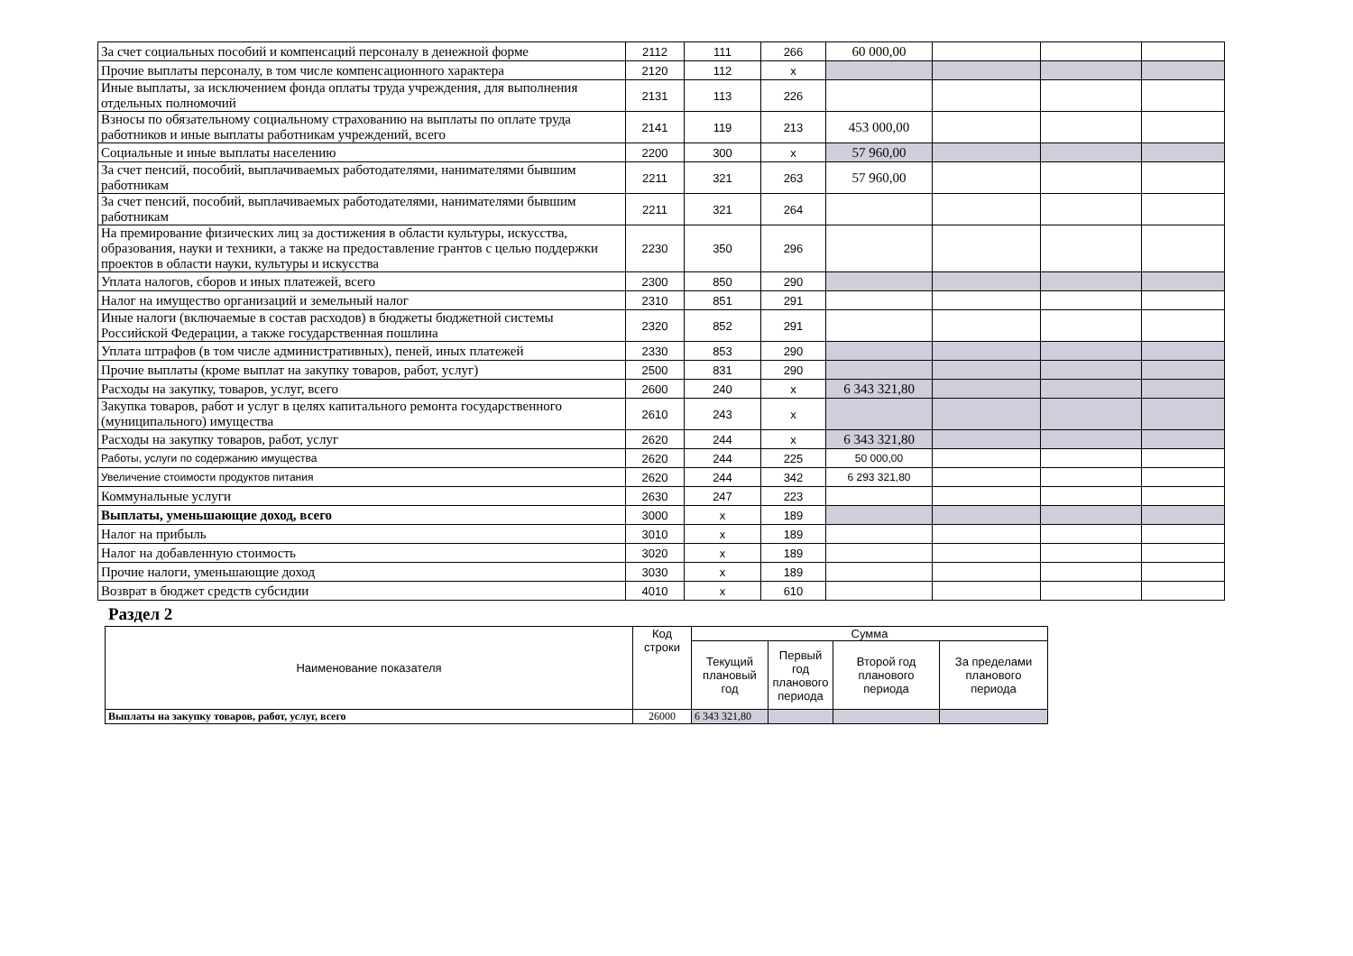| За счет социальных пособий и компенсаций персоналу в денежной форме | 2112 | 111 | 266 | 60 000,00 | | | |
| Прочие выплаты персоналу, в том числе компенсационного характера | 2120 | 112 | x | | | | |
| Иные выплаты, за исключением фонда оплаты труда учреждения, для выполнения отдельных полномочий | 2131 | 113 | 226 | | | | |
| Взносы по обязательному социальному страхованию на выплаты по оплате труда работников и иные выплаты работникам учреждений, всего | 2141 | 119 | 213 | 453 000,00 | | | |
| Социальные и иные выплаты населению | 2200 | 300 | x | 57 960,00 | | | |
| За счет пенсий, пособий, выплачиваемых работодателями, нанимателями бывшим работникам | 2211 | 321 | 263 | 57 960,00 | | | |
| За счет пенсий, пособий, выплачиваемых работодателями, нанимателями бывшим работникам | 2211 | 321 | 264 | | | | |
| На премирование физических лиц за достижения в области культуры, искусства, образования, науки и техники, а также на предоставление грантов с целью поддержки проектов в области науки, культуры и искусства | 2230 | 350 | 296 | | | | |
| Уплата налогов, сборов и иных платежей, всего | 2300 | 850 | 290 | | | | |
| Налог на имущество организаций и земельный налог | 2310 | 851 | 291 | | | | |
| Иные налоги (включаемые в состав расходов) в бюджеты бюджетной системы Российской Федерации, а также государственная пошлина | 2320 | 852 | 291 | | | | |
| Уплата штрафов (в том числе административных), пеней, иных платежей | 2330 | 853 | 290 | | | | |
| Прочие выплаты (кроме выплат на закупку товаров, работ, услуг) | 2500 | 831 | 290 | | | | |
| Расходы на закупку, товаров, услуг, всего | 2600 | 240 | x | 6 343 321,80 | | | |
| Закупка товаров, работ и услуг в целях капитального ремонта государственного (муниципального) имущества | 2610 | 243 | x | | | | |
| Расходы на закупку товаров, работ, услуг | 2620 | 244 | x | 6 343 321,80 | | | |
| Работы, услуги по содержанию имущества | 2620 | 244 | 225 | 50 000,00 | | | |
| Увеличение стоимости продуктов питания | 2620 | 244 | 342 | 6 293 321,80 | | | |
| Коммунальные услуги | 2630 | 247 | 223 | | | | |
| Выплаты, уменьшающие доход, всего | 3000 | x | 189 | | | | |
| Налог на прибыль | 3010 | x | 189 | | | | |
| Налог на добавленную стоимость | 3020 | x | 189 | | | | |
| Прочие налоги, уменьшающие доход | 3030 | x | 189 | | | | |
| Возврат в бюджет средств субсидии | 4010 | x | 610 | | | | |
Раздел 2
| Наименование показателя | Код строки | Сумма | | | |
| --- | --- | --- | --- | --- | --- |
| | | Текущий плановый год | Первый год планового периода | Второй год планового периода | За пределами планового периода |
| Выплаты на закупку товаров, работ, услуг, всего | 26000 | 6 343 321,80 | | | |